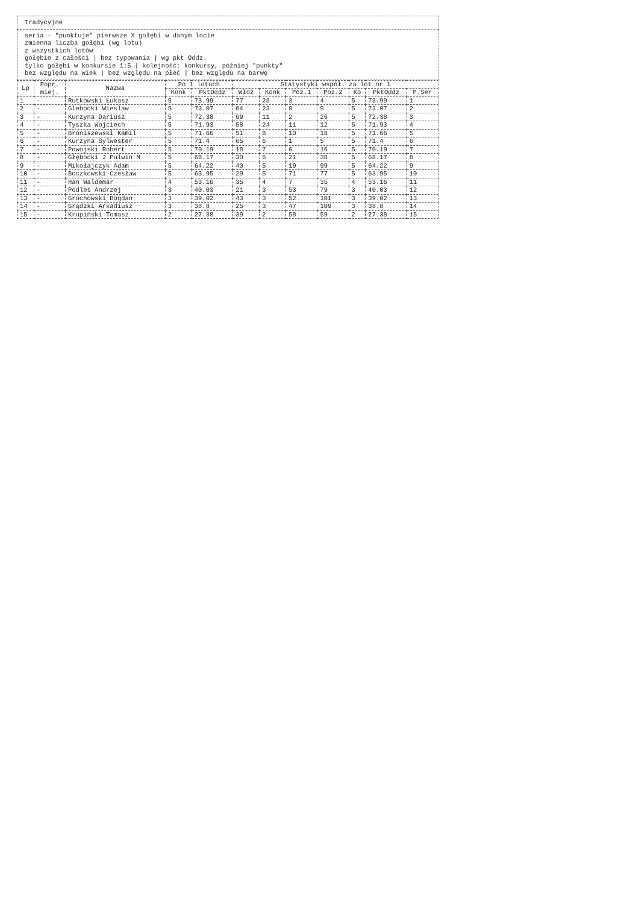| Tradycyjne |
| seria - "punktuje" pierwsze X gołębi w danym locie zmienna liczba gołębi (wg lotu) z wszystkich lotów gołębie z całości / bez typowania / wg pkt Oddz. tylko gołębi w konkursie 1:5 / kolejność: konkursy, później "punkty" bez względu na wiek / bez względu na płeć / bez względu na barwę |
| Lp | Popr. miej. | Nazwa | Po 1 lotach | | Statystyki współ. za lot nr 1 | | | | | | |
| --- | --- | --- | --- | --- | --- | --- | --- | --- | --- | --- | --- |
| | | | Konk | PktOddz | Włoż | Konk | Poz.1 | Poz.2 | Ko | PktOddz | P.Ser |
| 1 | - | Rutkowski Łukasz | 5 | 73.99 | 77 | 23 | 3 | 4 | 5 | 73.99 | 1 |
| 2 | - | Glebocki Wieslaw | 5 | 73.07 | 64 | 23 | 8 | 9 | 5 | 73.07 | 2 |
| 3 | - | Kurzyna Dariusz | 5 | 72.38 | 69 | 11 | 2 | 26 | 5 | 72.38 | 3 |
| 4 | - | Tyszka Wojciech | 5 | 71.93 | 58 | 24 | 11 | 12 | 5 | 71.93 | 4 |
| 5 | - | Broniszewski Kamil | 5 | 71.66 | 51 | 8 | 10 | 18 | 5 | 71.66 | 5 |
| 6 | - | Kurzyna Sylwester | 5 | 71.4 | 65 | 6 | 1 | 5 | 5 | 71.4 | 6 |
| 7 | - | Powojski Robert | 5 | 70.19 | 18 | 7 | 6 | 16 | 5 | 70.19 | 7 |
| 8 | - | Głębocki J Pulwin M | 5 | 68.17 | 30 | 6 | 21 | 38 | 5 | 68.17 | 8 |
| 9 | - | Mikołajczyk Adam | 5 | 64.22 | 40 | 5 | 19 | 99 | 5 | 64.22 | 9 |
| 10 | - | Boczkowski Czesław | 5 | 63.95 | 29 | 5 | 71 | 77 | 5 | 63.95 | 10 |
| 11 | - | Han Waldemar | 4 | 53.16 | 35 | 4 | 7 | 35 | 4 | 53.16 | 11 |
| 12 | - | Podleś Andrzej | 3 | 40.03 | 21 | 3 | 53 | 79 | 3 | 40.03 | 12 |
| 13 | - | Grochowski Bogdan | 3 | 39.02 | 43 | 3 | 52 | 101 | 3 | 39.02 | 13 |
| 14 | - | Grądzki Arkadiusz | 3 | 38.8 | 25 | 3 | 47 | 109 | 3 | 38.8 | 14 |
| 15 | - | Krupiński Tomasz | 2 | 27.38 | 39 | 2 | 58 | 59 | 2 | 27.38 | 15 |